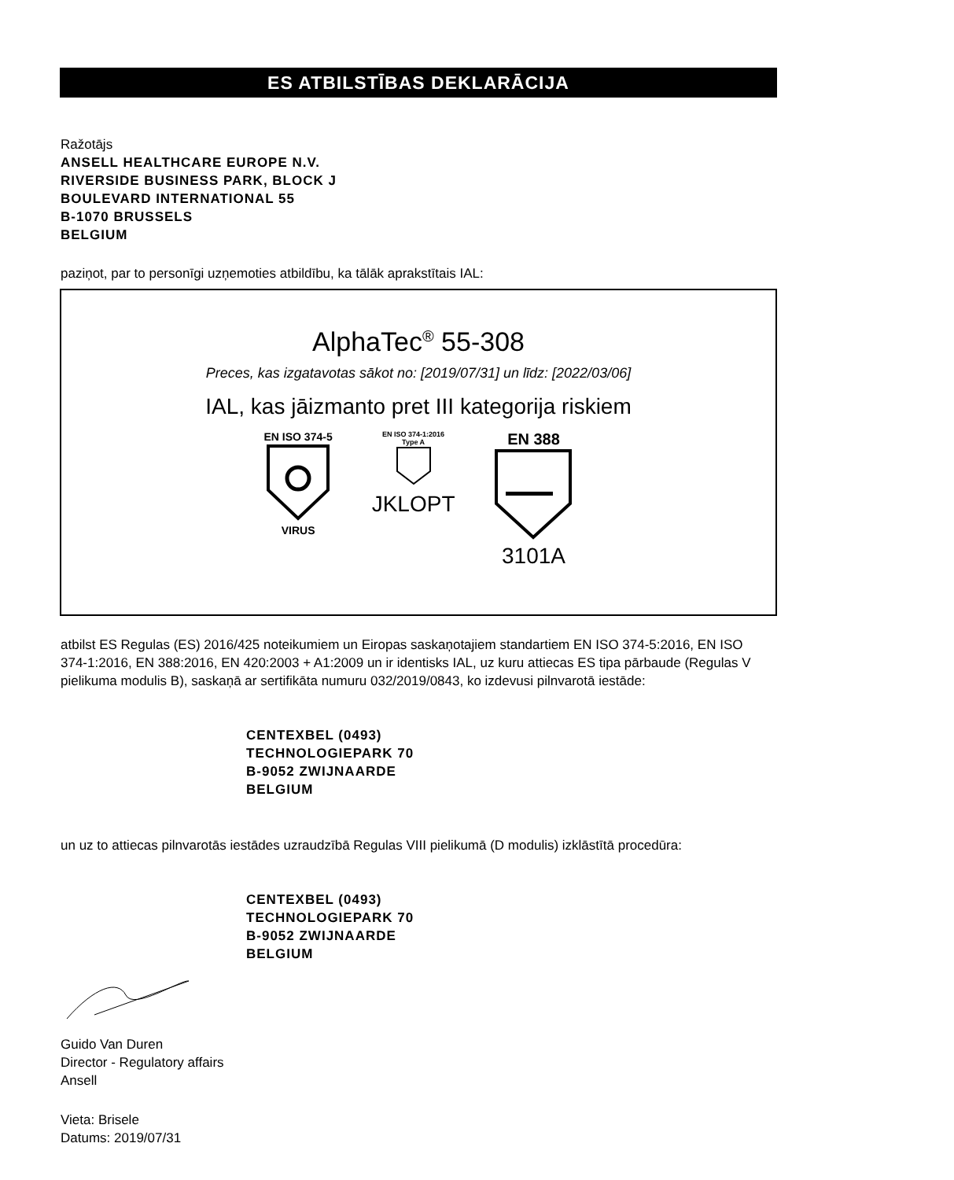ES ATBILSTĪBAS DEKLARĀCIJA
Ražotājs
ANSELL HEALTHCARE EUROPE N.V.
RIVERSIDE BUSINESS PARK, BLOCK J
BOULEVARD INTERNATIONAL 55
B-1070 BRUSSELS
BELGIUM
paziņot, par to personīgi uzņemoties atbildību, ka tālāk aprakstītais IAL:
AlphaTec<sup>®</sup> 55-308
Preces, kas izgatavotas sākot no: [2019/07/31] un līdz: [2022/03/06]
IAL, kas jāizmanto pret III kategorija riskiem
EN ISO 374-5
VIRUS
EN ISO 374-1:2016
Type A
JKLOPT
EN 388
3101A
atbilst ES Regulas (ES) 2016/425 noteikumiem un Eiropas saskaņotajiem standartiem EN ISO 374-5:2016, EN ISO 374-1:2016, EN 388:2016, EN 420:2003 + A1:2009 un ir identisks IAL, uz kuru attiecas ES tipa pārbaude (Regulas V pielikuma modulis B), saskaņā ar sertifikāta numuru 032/2019/0843, ko izdevusi pilnvarotā iestāde:
CENTEXBEL (0493)
TECHNOLOGIEPARK 70
B-9052 ZWIJNAARDE
BELGIUM
un uz to attiecas pilnvarotās iestādes uzraudzībā Regulas VIII pielikumā (D modulis) izklāstītā procedūra:
CENTEXBEL (0493)
TECHNOLOGIEPARK 70
B-9052 ZWIJNAARDE
BELGIUM
Guido Van Duren
Director - Regulatory affairs
Ansell
Vieta: Brisele
Datums: 2019/07/31